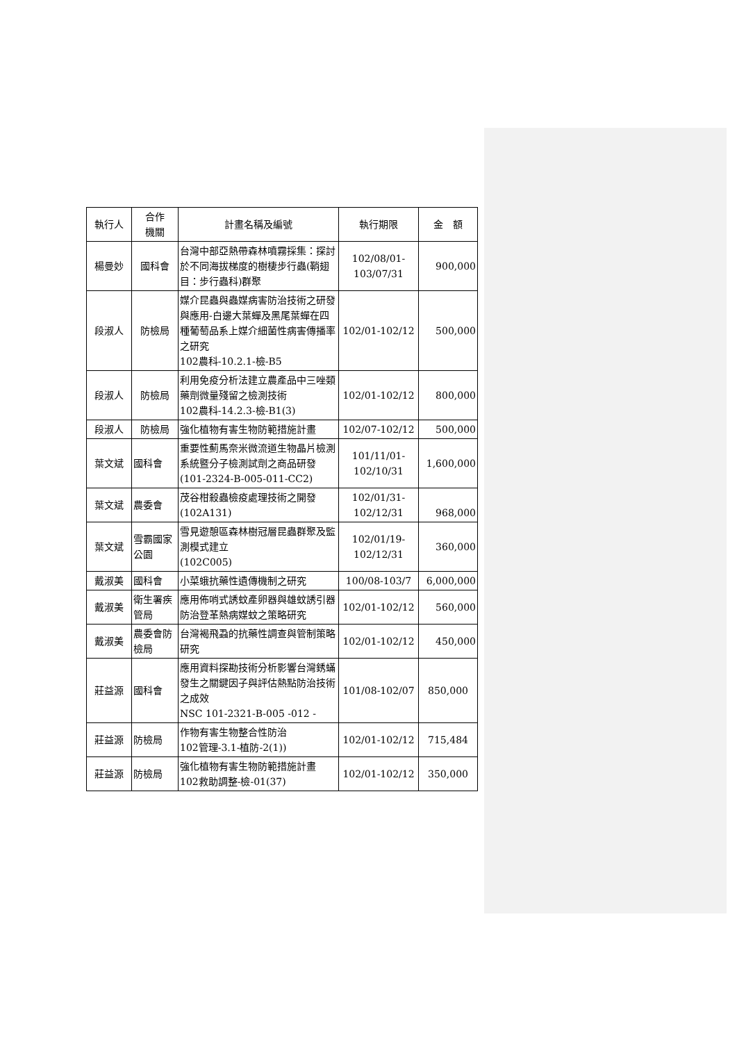| 執行人 | 合作 機關 | 計畫名稱及編號 | 執行期限 | 金 額 |
| --- | --- | --- | --- | --- |
| 楊曼妙 | 國科會 | 台灣中部亞熱帶森林噴霧採集：探討於不同海拔梯度的樹棲步行蟲(鞘翅目：步行蟲科)群聚 | 102/08/01- 103/07/31 | 900,000 |
| 段淑人 | 防檢局 | 媒介昆蟲與蟲媒病害防治技術之研發與應用-白邊大葉蟬及黑尾葉蟬在四種葡萄品系上媒介細菌性病害傳播率之研究 102農科-10.2.1-檢-B5 | 102/01-102/12 | 500,000 |
| 段淑人 | 防檢局 | 利用免疫分析法建立農產品中三唑類藥劑微量殘留之檢測技術 102農科-14.2.3-檢-B1(3) | 102/01-102/12 | 800,000 |
| 段淑人 | 防檢局 | 強化植物有害生物防範措施計畫 | 102/07-102/12 | 500,000 |
| 葉文斌 | 國科會 | 重要性薊馬奈米微流道生物晶片檢測系統暨分子檢測試劑之商品研發 (101-2324-B-005-011-CC2) | 101/11/01- 102/10/31 | 1,600,000 |
| 葉文斌 | 農委會 | 茂谷柑殺蟲檢疫處理技術之開發 (102A131) | 102/01/31- 102/12/31 | 968,000 |
| 葉文斌 | 雪霸國家公園 | 雪見遊憩區森林樹冠層昆蟲群聚及監測模式建立 (102C005) | 102/01/19- 102/12/31 | 360,000 |
| 戴淑美 | 國科會 | 小菜蛾抗藥性遺傳機制之研究 | 100/08-103/7 | 6,000,000 |
| 戴淑美 | 衛生署疾管局 | 應用佈哨式誘蚊產卵器與雄蚊誘引器防治登革熱病媒蚊之策略研究 | 102/01-102/12 | 560,000 |
| 戴淑美 | 農委會防檢局 | 台灣褐飛蝨的抗藥性調查與管制策略研究 | 102/01-102/12 | 450,000 |
| 莊益源 | 國科會 | 應用資料探勘技術分析影響台灣銹蟎發生之關鍵因子與評估熱點防治技術之成效 NSC 101-2321-B-005 -012 - | 101/08-102/07 | 850,000 |
| 莊益源 | 防檢局 | 作物有害生物整合性防治 102管理-3.1-植防-2(1)) | 102/01-102/12 | 715,484 |
| 莊益源 | 防檢局 | 強化植物有害生物防範措施計畫 102救助調整-檢-01(37) | 102/01-102/12 | 350,000 |